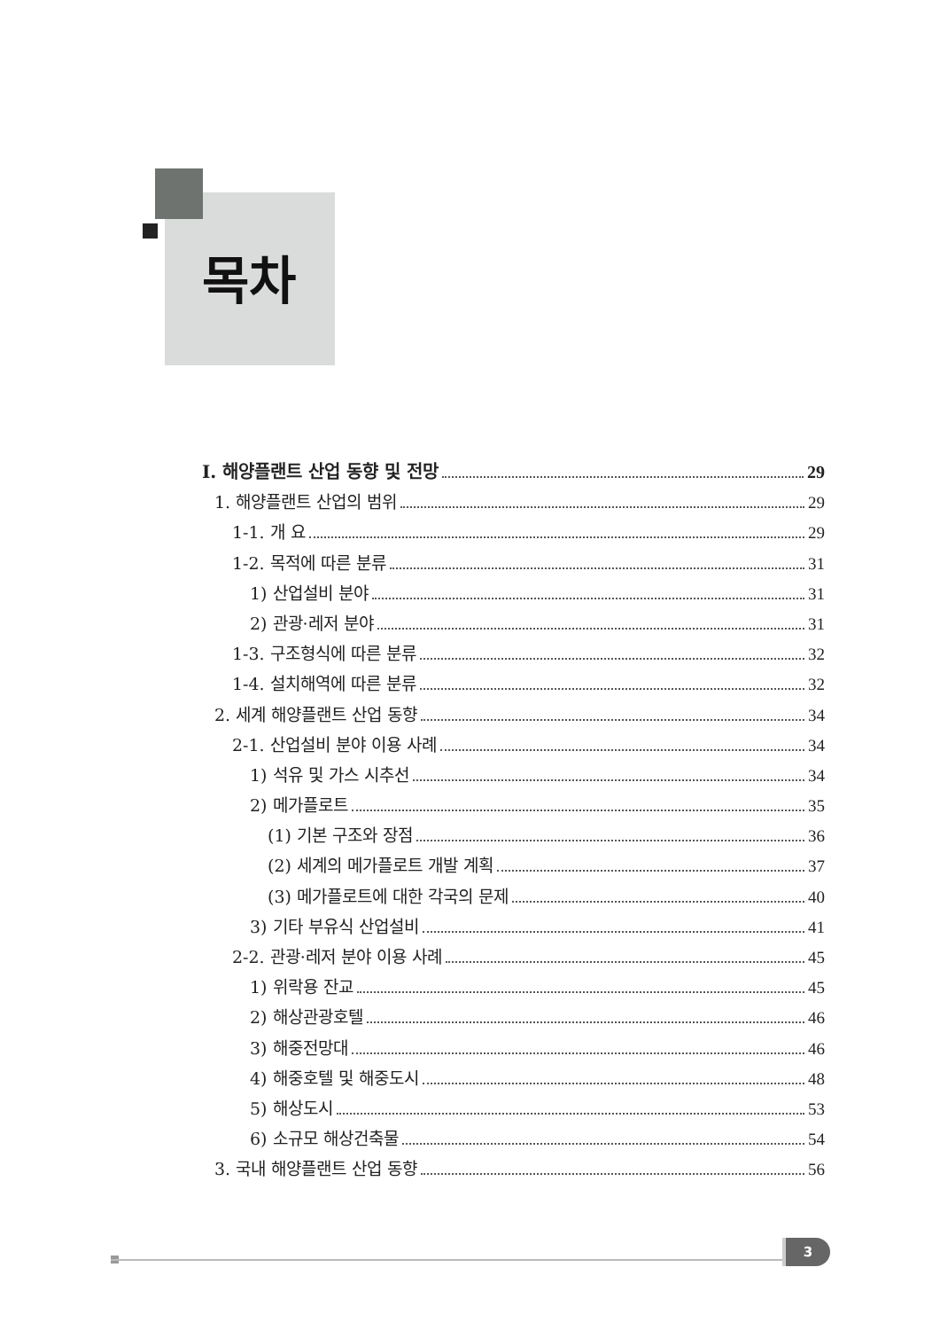목차
Ⅰ. 해양플랜트 산업 동향 및 전망 29
1. 해양플랜트 산업의 범위 29
1-1. 개 요 29
1-2. 목적에 따른 분류 31
1) 산업설비 분야 31
2) 관광·레저 분야 31
1-3. 구조형식에 따른 분류 32
1-4. 설치해역에 따른 분류 32
2. 세계 해양플랜트 산업 동향 34
2-1. 산업설비 분야 이용 사례 34
1) 석유 및 가스 시추선 34
2) 메가플로트 35
(1) 기본 구조와 장점 36
(2) 세계의 메가플로트 개발 계획 37
(3) 메가플로트에 대한 각국의 문제 40
3) 기타 부유식 산업설비 41
2-2. 관광·레저 분야 이용 사례 45
1) 위락용 잔교 45
2) 해상관광호텔 46
3) 해중전망대 46
4) 해중호텔 및 해중도시 48
5) 해상도시 53
6) 소규모 해상건축물 54
3. 국내 해양플랜트 산업 동향 56
3